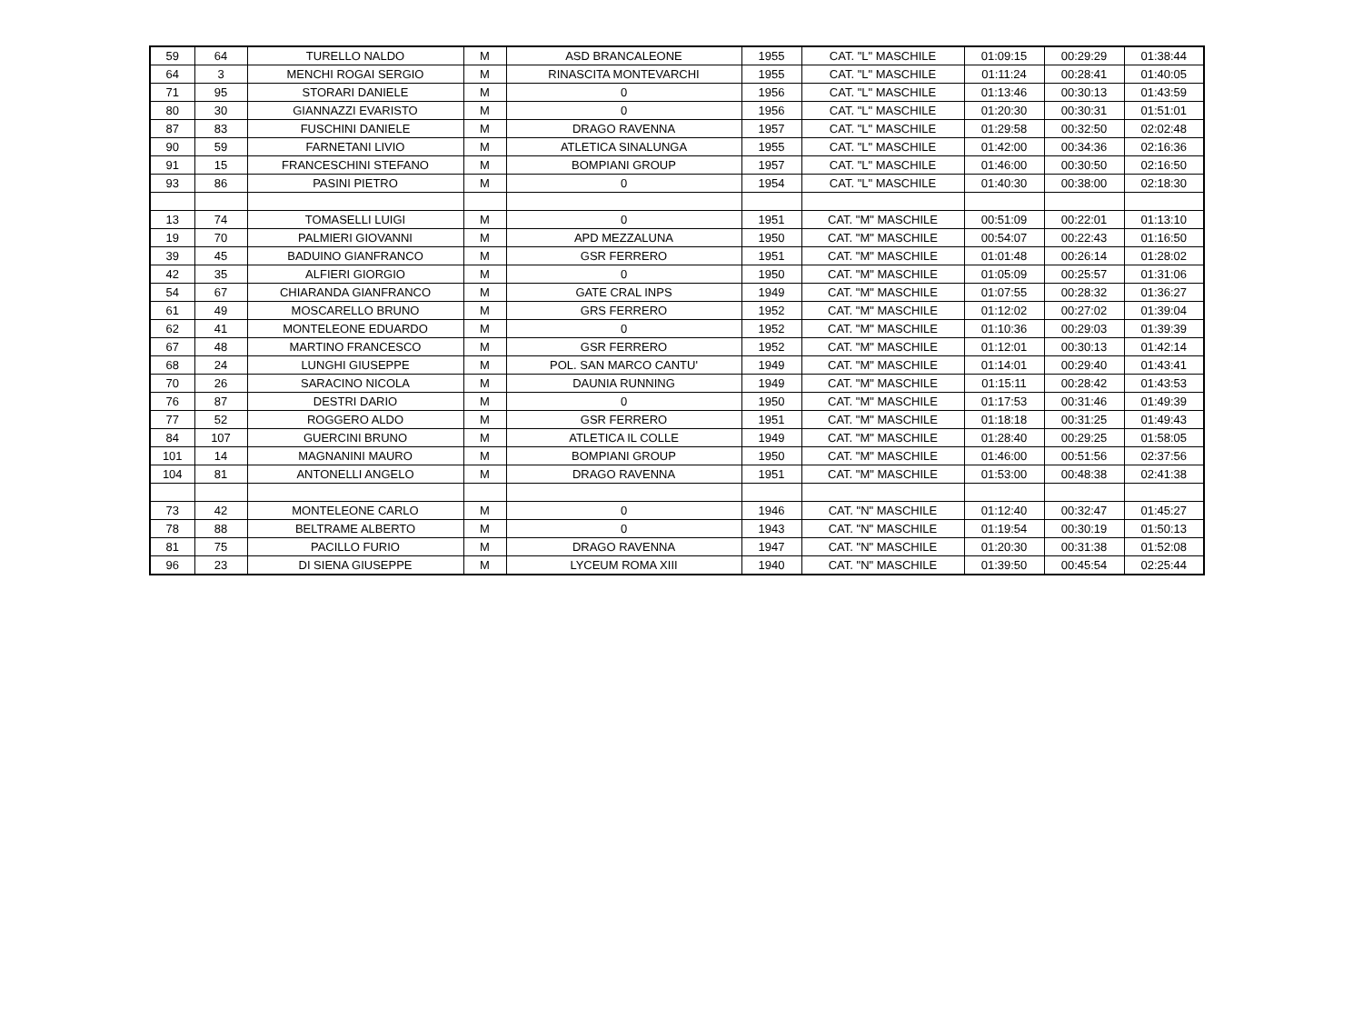| 59 | 64 | TURELLO NALDO | M | ASD BRANCALEONE | 1955 | CAT. "L" MASCHILE | 01:09:15 | 00:29:29 | 01:38:44 |
| 64 | 3 | MENCHI ROGAI SERGIO | M | RINASCITA MONTEVARCHI | 1955 | CAT. "L" MASCHILE | 01:11:24 | 00:28:41 | 01:40:05 |
| 71 | 95 | STORARI DANIELE | M | 0 | 1956 | CAT. "L" MASCHILE | 01:13:46 | 00:30:13 | 01:43:59 |
| 80 | 30 | GIANNAZZI EVARISTO | M | 0 | 1956 | CAT. "L" MASCHILE | 01:20:30 | 00:30:31 | 01:51:01 |
| 87 | 83 | FUSCHINI DANIELE | M | DRAGO RAVENNA | 1957 | CAT. "L" MASCHILE | 01:29:58 | 00:32:50 | 02:02:48 |
| 90 | 59 | FARNETANI LIVIO | M | ATLETICA SINALUNGA | 1955 | CAT. "L" MASCHILE | 01:42:00 | 00:34:36 | 02:16:36 |
| 91 | 15 | FRANCESCHINI STEFANO | M | BOMPIANI GROUP | 1957 | CAT. "L" MASCHILE | 01:46:00 | 00:30:50 | 02:16:50 |
| 93 | 86 | PASINI PIETRO | M | 0 | 1954 | CAT. "L" MASCHILE | 01:40:30 | 00:38:00 | 02:18:30 |
| 13 | 74 | TOMASELLI LUIGI | M | 0 | 1951 | CAT. "M" MASCHILE | 00:51:09 | 00:22:01 | 01:13:10 |
| 19 | 70 | PALMIERI GIOVANNI | M | APD MEZZALUNA | 1950 | CAT. "M" MASCHILE | 00:54:07 | 00:22:43 | 01:16:50 |
| 39 | 45 | BADUINO GIANFRANCO | M | GSR FERRERO | 1951 | CAT. "M" MASCHILE | 01:01:48 | 00:26:14 | 01:28:02 |
| 42 | 35 | ALFIERI GIORGIO | M | 0 | 1950 | CAT. "M" MASCHILE | 01:05:09 | 00:25:57 | 01:31:06 |
| 54 | 67 | CHIARANDA GIANFRANCO | M | GATE CRAL INPS | 1949 | CAT. "M" MASCHILE | 01:07:55 | 00:28:32 | 01:36:27 |
| 61 | 49 | MOSCARELLO BRUNO | M | GRS FERRERO | 1952 | CAT. "M" MASCHILE | 01:12:02 | 00:27:02 | 01:39:04 |
| 62 | 41 | MONTELEONE EDUARDO | M | 0 | 1952 | CAT. "M" MASCHILE | 01:10:36 | 00:29:03 | 01:39:39 |
| 67 | 48 | MARTINO FRANCESCO | M | GSR FERRERO | 1952 | CAT. "M" MASCHILE | 01:12:01 | 00:30:13 | 01:42:14 |
| 68 | 24 | LUNGHI GIUSEPPE | M | POL. SAN MARCO CANTU' | 1949 | CAT. "M" MASCHILE | 01:14:01 | 00:29:40 | 01:43:41 |
| 70 | 26 | SARACINO NICOLA | M | DAUNIA RUNNING | 1949 | CAT. "M" MASCHILE | 01:15:11 | 00:28:42 | 01:43:53 |
| 76 | 87 | DESTRI DARIO | M | 0 | 1950 | CAT. "M" MASCHILE | 01:17:53 | 00:31:46 | 01:49:39 |
| 77 | 52 | ROGGERO ALDO | M | GSR FERRERO | 1951 | CAT. "M" MASCHILE | 01:18:18 | 00:31:25 | 01:49:43 |
| 84 | 107 | GUERCINI BRUNO | M | ATLETICA IL COLLE | 1949 | CAT. "M" MASCHILE | 01:28:40 | 00:29:25 | 01:58:05 |
| 101 | 14 | MAGNANINI MAURO | M | BOMPIANI GROUP | 1950 | CAT. "M" MASCHILE | 01:46:00 | 00:51:56 | 02:37:56 |
| 104 | 81 | ANTONELLI ANGELO | M | DRAGO RAVENNA | 1951 | CAT. "M" MASCHILE | 01:53:00 | 00:48:38 | 02:41:38 |
| 73 | 42 | MONTELEONE CARLO | M | 0 | 1946 | CAT. "N" MASCHILE | 01:12:40 | 00:32:47 | 01:45:27 |
| 78 | 88 | BELTRAME ALBERTO | M | 0 | 1943 | CAT. "N" MASCHILE | 01:19:54 | 00:30:19 | 01:50:13 |
| 81 | 75 | PACILLO FURIO | M | DRAGO RAVENNA | 1947 | CAT. "N" MASCHILE | 01:20:30 | 00:31:38 | 01:52:08 |
| 96 | 23 | DI SIENA GIUSEPPE | M | LYCEUM ROMA XIII | 1940 | CAT. "N" MASCHILE | 01:39:50 | 00:45:54 | 02:25:44 |